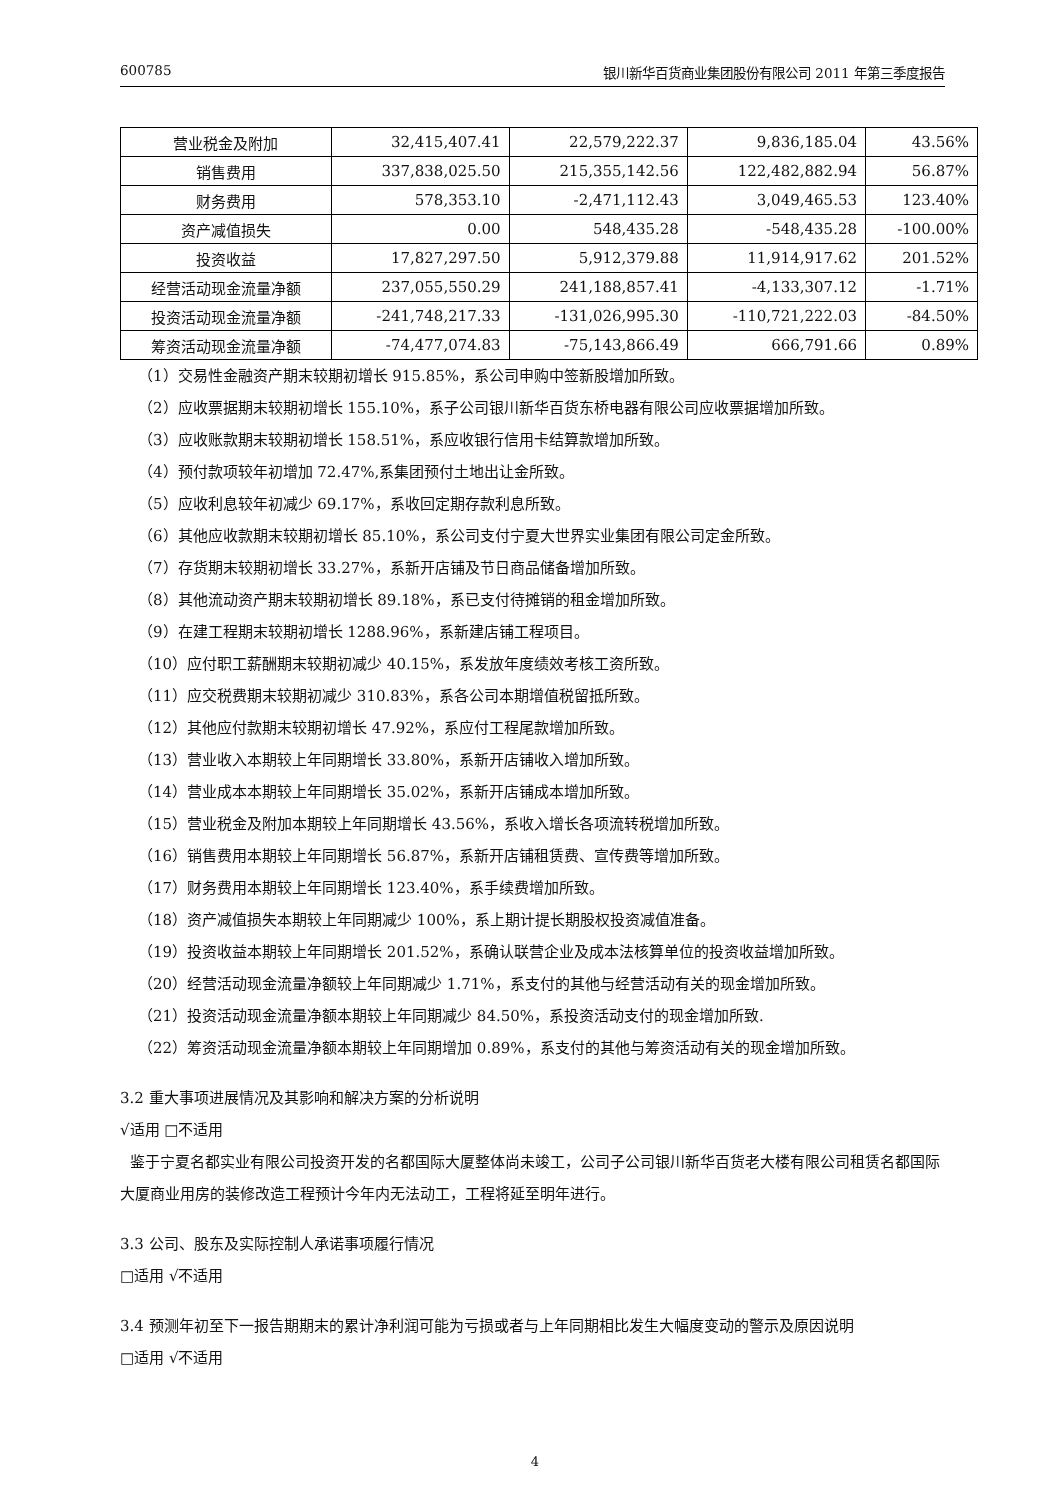600785 银川新华百货商业集团股份有限公司 2011 年第三季度报告
| 营业税金及附加 | 32,415,407.41 | 22,579,222.37 | 9,836,185.04 | 43.56% |
| 销售费用 | 337,838,025.50 | 215,355,142.56 | 122,482,882.94 | 56.87% |
| 财务费用 | 578,353.10 | -2,471,112.43 | 3,049,465.53 | 123.40% |
| 资产减值损失 | 0.00 | 548,435.28 | -548,435.28 | -100.00% |
| 投资收益 | 17,827,297.50 | 5,912,379.88 | 11,914,917.62 | 201.52% |
| 经营活动现金流量净额 | 237,055,550.29 | 241,188,857.41 | -4,133,307.12 | -1.71% |
| 投资活动现金流量净额 | -241,748,217.33 | -131,026,995.30 | -110,721,222.03 | -84.50% |
| 筹资活动现金流量净额 | -74,477,074.83 | -75,143,866.49 | 666,791.66 | 0.89% |
（1）交易性金融资产期末较期初增长 915.85%，系公司申购中签新股增加所致。
（2）应收票据期末较期初增长 155.10%，系子公司银川新华百货东桥电器有限公司应收票据增加所致。
（3）应收账款期末较期初增长 158.51%，系应收银行信用卡结算款增加所致。
（4）预付款项较年初增加 72.47%,系集团预付土地出让金所致。
（5）应收利息较年初减少 69.17%，系收回定期存款利息所致。
（6）其他应收款期末较期初增长 85.10%，系公司支付宁夏大世界实业集团有限公司定金所致。
（7）存货期末较期初增长 33.27%，系新开店铺及节日商品储备增加所致。
（8）其他流动资产期末较期初增长 89.18%，系已支付待摊销的租金增加所致。
（9）在建工程期末较期初增长 1288.96%，系新建店铺工程项目。
（10）应付职工薪酬期末较期初减少 40.15%，系发放年度绩效考核工资所致。
（11）应交税费期末较期初减少 310.83%，系各公司本期增值税留抵所致。
（12）其他应付款期末较期初增长 47.92%，系应付工程尾款增加所致。
（13）营业收入本期较上年同期增长 33.80%，系新开店铺收入增加所致。
（14）营业成本本期较上年同期增长 35.02%，系新开店铺成本增加所致。
（15）营业税金及附加本期较上年同期增长 43.56%，系收入增长各项流转税增加所致。
（16）销售费用本期较上年同期增长 56.87%，系新开店铺租赁费、宣传费等增加所致。
（17）财务费用本期较上年同期增长 123.40%，系手续费增加所致。
（18）资产减值损失本期较上年同期减少 100%，系上期计提长期股权投资减值准备。
（19）投资收益本期较上年同期增长 201.52%，系确认联营企业及成本法核算单位的投资收益增加所致。
（20）经营活动现金流量净额较上年同期减少 1.71%，系支付的其他与经营活动有关的现金增加所致。
（21）投资活动现金流量净额本期较上年同期减少 84.50%，系投资活动支付的现金增加所致.
（22）筹资活动现金流量净额本期较上年同期增加 0.89%，系支付的其他与筹资活动有关的现金增加所致。
3.2 重大事项进展情况及其影响和解决方案的分析说明
√适用 □不适用
鉴于宁夏名都实业有限公司投资开发的名都国际大厦整体尚未竣工，公司子公司银川新华百货老大楼有限公司租赁名都国际大厦商业用房的装修改造工程预计今年内无法动工，工程将延至明年进行。
3.3 公司、股东及实际控制人承诺事项履行情况
□适用 √不适用
3.4 预测年初至下一报告期期末的累计净利润可能为亏损或者与上年同期相比发生大幅度变动的警示及原因说明
□适用 √不适用
4